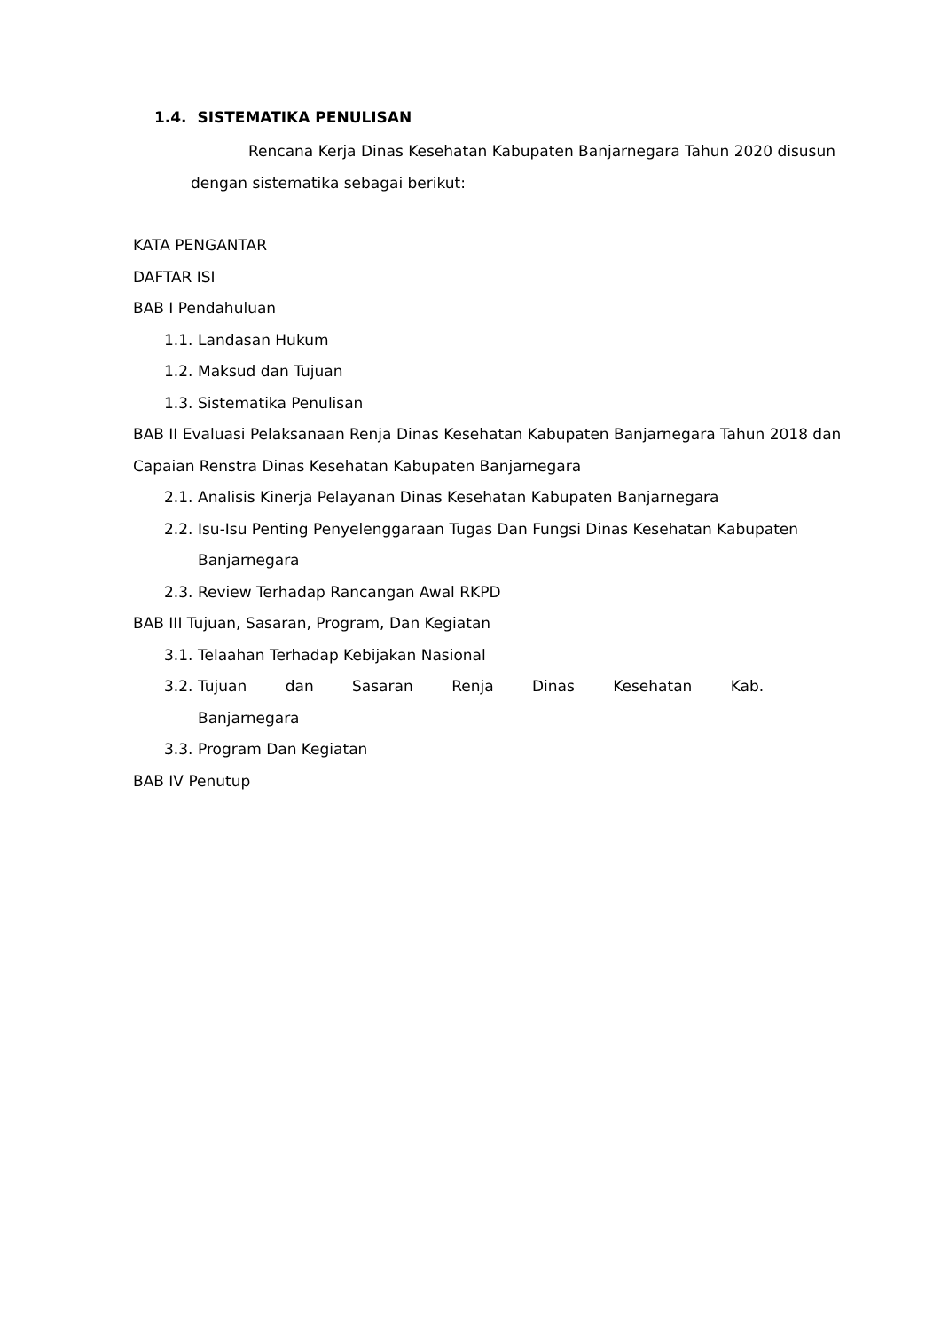1.4. SISTEMATIKA PENULISAN
Rencana Kerja Dinas Kesehatan Kabupaten Banjarnegara Tahun 2020 disusun dengan sistematika sebagai berikut:
KATA PENGANTAR
DAFTAR ISI
BAB I Pendahuluan
1.1. Landasan Hukum
1.2. Maksud dan Tujuan
1.3. Sistematika Penulisan
BAB II Evaluasi Pelaksanaan Renja Dinas Kesehatan Kabupaten Banjarnegara Tahun 2018 dan Capaian Renstra Dinas Kesehatan Kabupaten Banjarnegara
2.1. Analisis Kinerja Pelayanan Dinas Kesehatan Kabupaten Banjarnegara
2.2. Isu-Isu Penting Penyelenggaraan Tugas Dan Fungsi Dinas Kesehatan Kabupaten Banjarnegara
2.3. Review Terhadap Rancangan Awal RKPD
BAB III Tujuan, Sasaran, Program, Dan Kegiatan
3.1. Telaahan Terhadap Kebijakan Nasional
3.2. Tujuan dan Sasaran Renja Dinas Kesehatan Kab. Banjarnegara
3.3. Program Dan Kegiatan
BAB IV Penutup